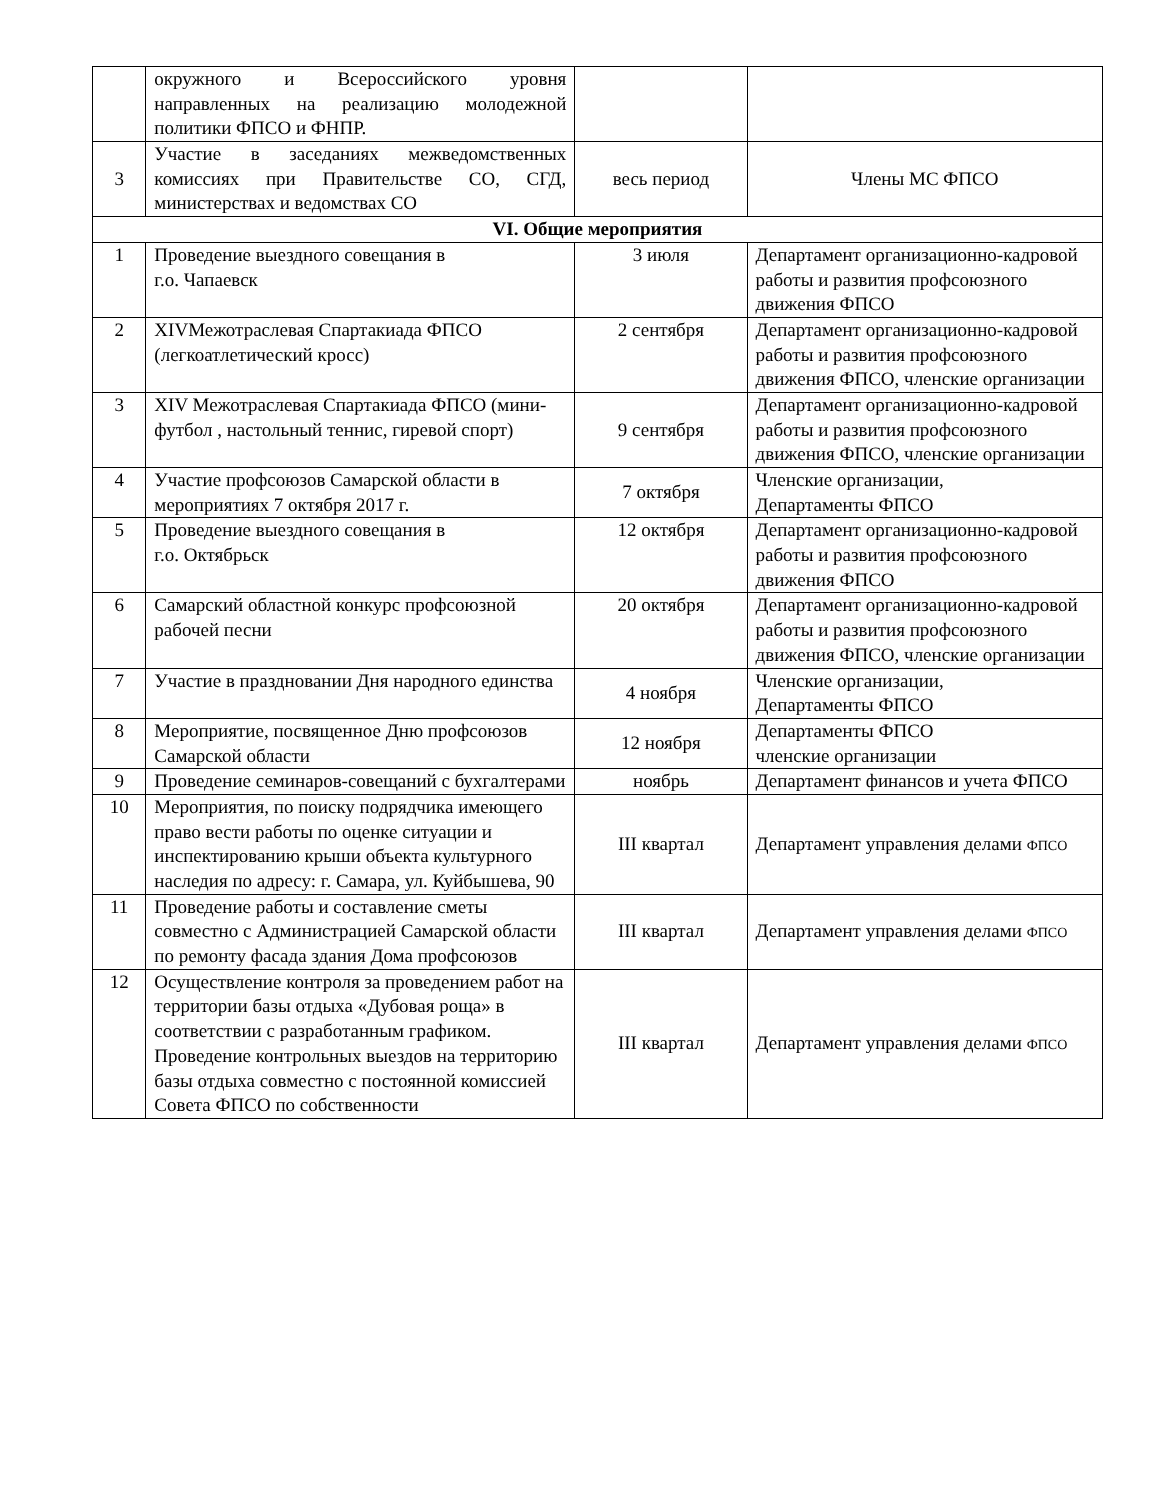| | окружного и Всероссийского уровня направленных на реализацию молодежной политики ФПСО и ФНПР. | | |
| 3 | Участие в заседаниях межведомственных комиссиях при Правительстве СО, СГД, министерствах и ведомствах СО | весь период | Члены МС ФПСО |
| VI. Общие мероприятия | | | |
| 1 | Проведение выездного совещания в г.о. Чапаевск | 3 июля | Департамент организационно-кадровой работы и развития профсоюзного движения ФПСО |
| 2 | XIVМежотраслевая Спартакиада ФПСО (легкоатлетический кросс) | 2 сентября | Департамент организационно-кадровой работы и развития профсоюзного движения ФПСО, членские организации |
| 3 | XIV Межотраслевая Спартакиада ФПСО (мини-футбол , настольный теннис, гиревой спорт) | 9 сентября | Департамент организационно-кадровой работы и развития профсоюзного движения ФПСО, членские организации |
| 4 | Участие профсоюзов Самарской области в мероприятиях 7 октября 2017 г. | 7 октября | Членские организации, Департаменты ФПСО |
| 5 | Проведение выездного совещания в г.о. Октябрьск | 12 октября | Департамент организационно-кадровой работы и развития профсоюзного движения ФПСО |
| 6 | Самарский областной конкурс профсоюзной рабочей песни | 20 октября | Департамент организационно-кадровой работы и развития профсоюзного движения ФПСО, членские организации |
| 7 | Участие в праздновании Дня народного единства | 4 ноября | Членские организации, Департаменты ФПСО |
| 8 | Мероприятие, посвященное Дню профсоюзов Самарской области | 12 ноября | Департаменты ФПСО членские организации |
| 9 | Проведение семинаров-совещаний с бухгалтерами | ноябрь | Департамент финансов и учета ФПСО |
| 10 | Мероприятия, по поиску подрядчика имеющего право вести работы по оценке ситуации и инспектированию крыши объекта культурного наследия по адресу: г. Самара, ул. Куйбышева, 90 | III квартал | Департамент управления делами ФПСО |
| 11 | Проведение работы и составление сметы совместно с Администрацией Самарской области по ремонту фасада здания Дома профсоюзов | III квартал | Департамент управления делами ФПСО |
| 12 | Осуществление контроля за проведением работ на территории базы отдыха «Дубовая роща» в соответствии с разработанным графиком. Проведение контрольных выездов на территорию базы отдыха совместно с постоянной комиссией Совета ФПСО по собственности | III квартал | Департамент управления делами ФПСО |